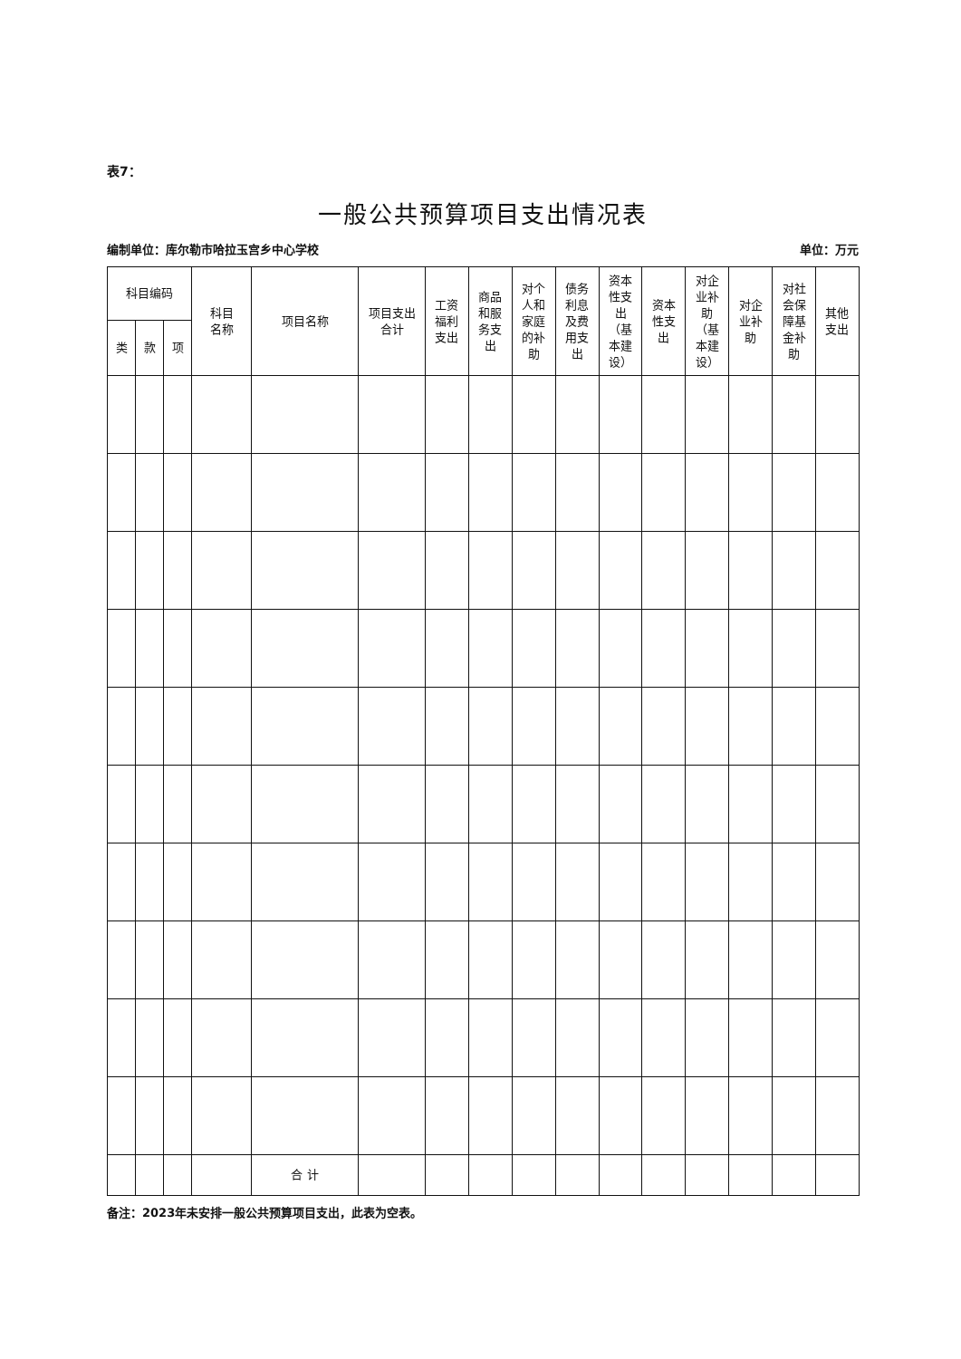表7：
一般公共预算项目支出情况表
编制单位：库尔勒市哈拉玉宫乡中心学校 单位：万元
| 科目编码 | | | 科目 名称 | 项目名称 | 项目支出 合计 | 工资 福利 支出 | 商品 和服 务支 出 | 对个 人和 家庭 的补 助 | 债务 利息 及费 用支 出 | 资本 性支 出 （基 本建 设） | 资本 性支 出 | 对企 业补 助 （基 本建 设） | 对企 业补 助 | 对社 会保 障基 金补 助 | 其他 支出 |
| --- | --- | --- | --- | --- | --- | --- | --- | --- | --- | --- | --- | --- | --- | --- | --- |
| 类 | 款 | 项 | | | | | | | | | | | | | |
| | | | | 合 计 | | | | | | | | | | | |
备注：2023年未安排一般公共预算项目支出，此表为空表。